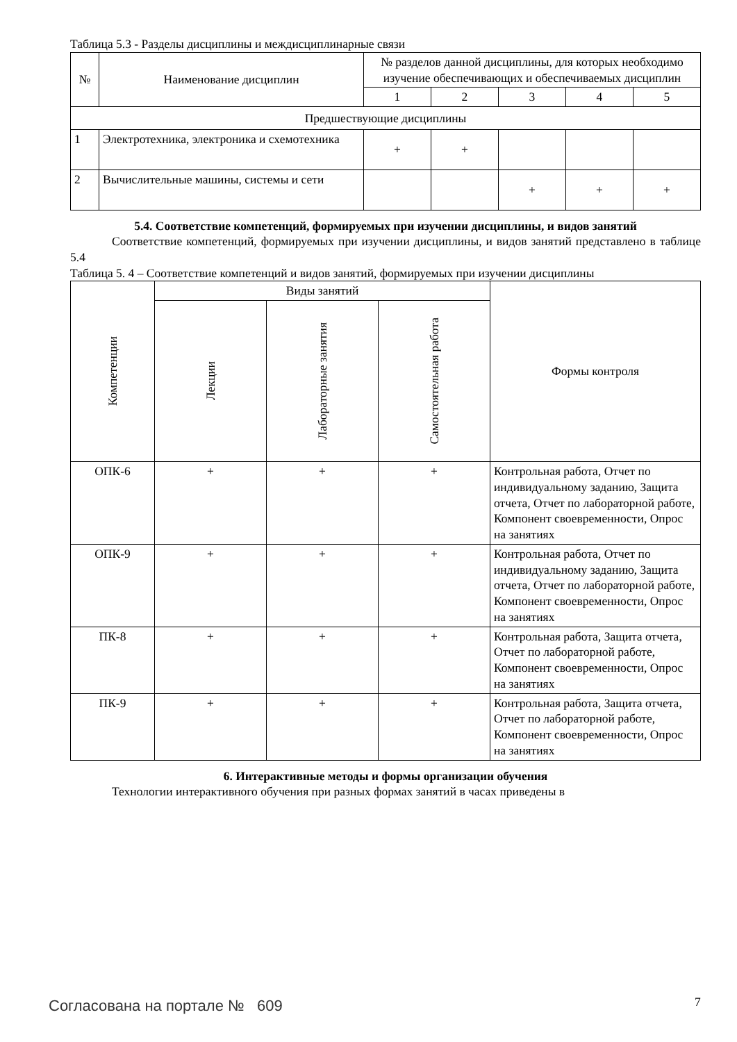Таблица 5.3 - Разделы дисциплины и междисциплинарные связи
| № | Наименование дисциплин | № разделов данной дисциплины, для которых необходимо изучение обеспечивающих и обеспечиваемых дисциплин | | | | |
| --- | --- | --- | --- | --- | --- | --- |
| | | 1 | 2 | 3 | 4 | 5 |
| Предшествующие дисциплины | | | | | | |
| 1 | Электротехника, электроника и схемотехника | + | + | | | |
| 2 | Вычислительные машины, системы и сети | | | + | + | + |
5.4. Соответствие компетенций, формируемых при изучении дисциплины, и видов занятий
Соответствие компетенций, формируемых при изучении дисциплины, и видов занятий представлено в таблице 5.4
Таблица 5. 4 – Соответствие компетенций и видов занятий, формируемых при изучении дисциплины
| Компетенции | Виды занятий | | | Формы контроля |
| --- | --- | --- | --- | --- |
| | Лекции | Лабораторные занятия | Самостоятельная работа | |
| ОПК-6 | + | + | + | Контрольная работа, Отчет по индивидуальному заданию, Защита отчета, Отчет по лабораторной работе, Компонент своевременности, Опрос на занятиях |
| ОПК-9 | + | + | + | Контрольная работа, Отчет по индивидуальному заданию, Защита отчета, Отчет по лабораторной работе, Компонент своевременности, Опрос на занятиях |
| ПК-8 | + | + | + | Контрольная работа, Защита отчета, Отчет по лабораторной работе, Компонент своевременности, Опрос на занятиях |
| ПК-9 | + | + | + | Контрольная работа, Защита отчета, Отчет по лабораторной работе, Компонент своевременности, Опрос на занятиях |
6. Интерактивные методы и формы организации обучения
Технологии интерактивного обучения при разных формах занятий в часах приведены в
Согласована на портале № 609 7